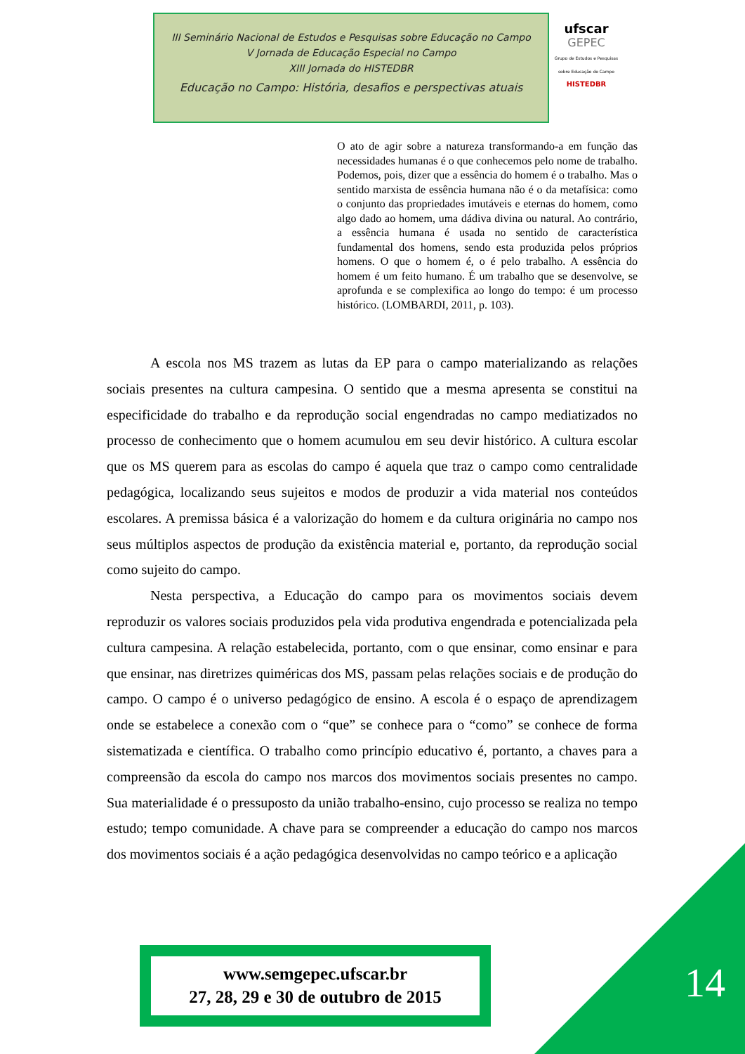III Seminário Nacional de Estudos e Pesquisas sobre Educação no Campo
V Jornada de Educação Especial no Campo
XIII Jornada do HISTEDBR
Educação no Campo: História, desafios e perspectivas atuais
ufscar
GEPEC
Grupo de Estudos e Pesquisas sobre Educação do Campo
HISTEDBR
O ato de agir sobre a natureza transformando-a em função das necessidades humanas é o que conhecemos pelo nome de trabalho. Podemos, pois, dizer que a essência do homem é o trabalho. Mas o sentido marxista de essência humana não é o da metafísica: como o conjunto das propriedades imutáveis e eternas do homem, como algo dado ao homem, uma dádiva divina ou natural. Ao contrário, a essência humana é usada no sentido de característica fundamental dos homens, sendo esta produzida pelos próprios homens. O que o homem é, o é pelo trabalho. A essência do homem é um feito humano. É um trabalho que se desenvolve, se aprofunda e se complexifica ao longo do tempo: é um processo histórico. (LOMBARDI, 2011, p. 103).
A escola nos MS trazem as lutas da EP para o campo materializando as relações sociais presentes na cultura campesina. O sentido que a mesma apresenta se constitui na especificidade do trabalho e da reprodução social engendradas no campo mediatizados no processo de conhecimento que o homem acumulou em seu devir histórico. A cultura escolar que os MS querem para as escolas do campo é aquela que traz o campo como centralidade pedagógica, localizando seus sujeitos e modos de produzir a vida material nos conteúdos escolares. A premissa básica é a valorização do homem e da cultura originária no campo nos seus múltiplos aspectos de produção da existência material e, portanto, da reprodução social como sujeito do campo.
Nesta perspectiva, a Educação do campo para os movimentos sociais devem reproduzir os valores sociais produzidos pela vida produtiva engendrada e potencializada pela cultura campesina. A relação estabelecida, portanto, com o que ensinar, como ensinar e para que ensinar, nas diretrizes quiméricas dos MS, passam pelas relações sociais e de produção do campo. O campo é o universo pedagógico de ensino. A escola é o espaço de aprendizagem onde se estabelece a conexão com o “que” se conhece para o “como” se conhece de forma sistematizada e científica. O trabalho como princípio educativo é, portanto, a chaves para a compreensão da escola do campo nos marcos dos movimentos sociais presentes no campo. Sua materialidade é o pressuposto da união trabalho-ensino, cujo processo se realiza no tempo estudo; tempo comunidade. A chave para se compreender a educação do campo nos marcos dos movimentos sociais é a ação pedagógica desenvolvidas no campo teórico e a aplicação
www.semgepec.ufscar.br
27, 28, 29 e 30 de outubro de 2015
14